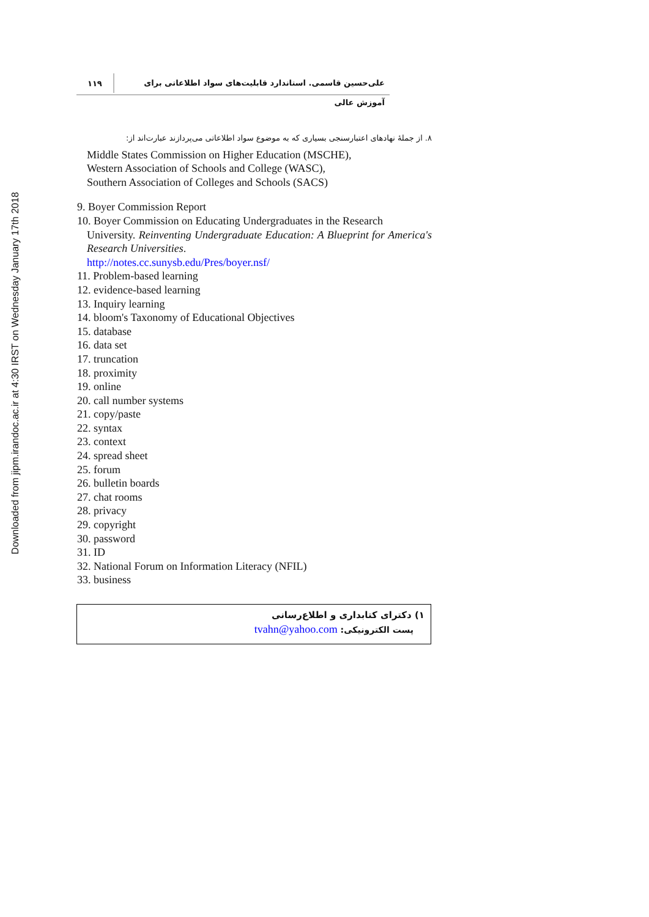Downloaded from jipm.irandoc.ac.ir at 4:30 IRST on Wednesday January 17th 2018
علی‌حسین قاسمی. استاندارد قابلیت‌های سواد اطلاعاتی برای آموزش عالی
۱۱۹
۸. از جملهٔ نهادهای اعتبارسنجی بسیاری که به موضوع سواد اطلاعاتی می‌پردازند عبارت‌اند از:
Middle States Commission on Higher Education (MSCHE),
Western Association of Schools and College (WASC),
Southern Association of Colleges and Schools (SACS)
9. Boyer Commission Report
10. Boyer Commission on Educating Undergraduates in the Research
University. Reinventing Undergraduate Education: A Blueprint for America's Research Universities.
http://notes.cc.sunysb.edu/Pres/boyer.nsf/
11. Problem-based learning
12. evidence-based learning
13. Inquiry learning
14. bloom's Taxonomy of Educational Objectives
15. database
16. data set
17. truncation
18. proximity
19. online
20. call number systems
21. copy/paste
22. syntax
23. context
24. spread sheet
25. forum
26. bulletin boards
27. chat rooms
28. privacy
29. copyright
30. password
31. ID
32. National Forum on Information Literacy (NFIL)
33. business
۱) دکترای کتابداری و اطلاع‌رسانی
پست الکترونیکی: tvahn@yahoo.com